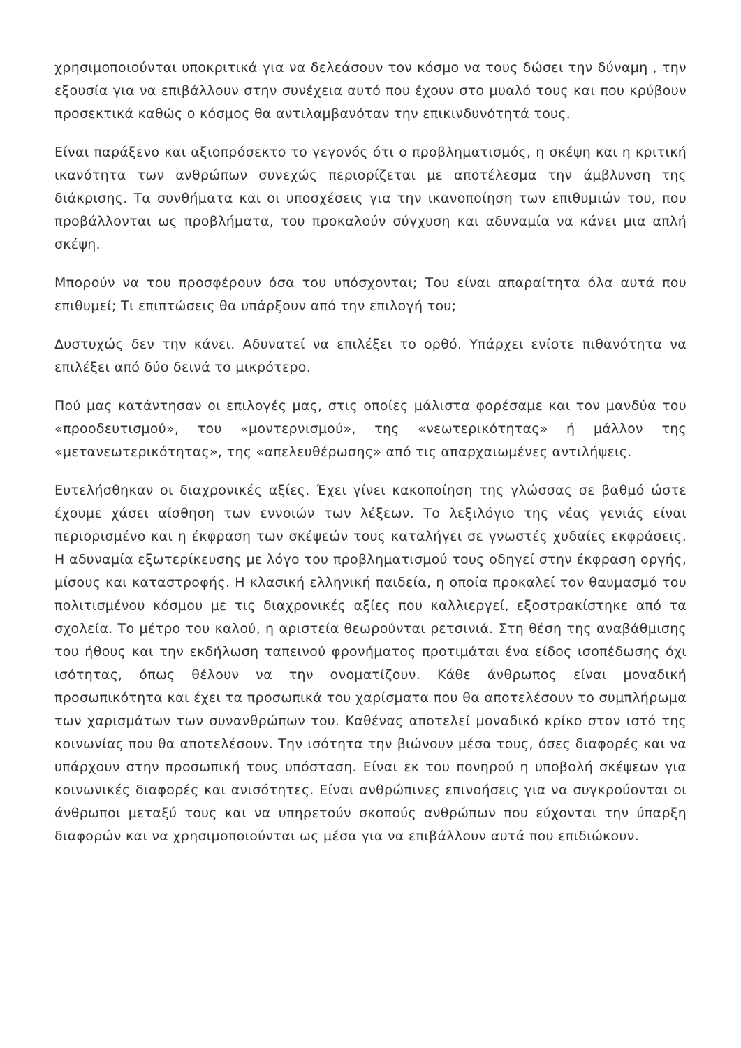χρησιμοποιούνται υποκριτικά για να δελεάσουν τον κόσμο να τους δώσει την δύναμη , την εξουσία για να επιβάλλουν στην συνέχεια αυτό που έχουν στο μυαλό τους και που κρύβουν προσεκτικά καθώς ο κόσμος θα αντιλαμβανόταν την επικινδυνότητά τους.
Είναι παράξενο και αξιοπρόσεκτο το γεγονός ότι ο προβληματισμός, η σκέψη και η κριτική ικανότητα των ανθρώπων συνεχώς περιορίζεται με αποτέλεσμα την άμβλυνση της διάκρισης. Τα συνθήματα και οι υποσχέσεις για την ικανοποίηση των επιθυμιών του, που προβάλλονται ως προβλήματα, του προκαλούν σύγχυση και αδυναμία να κάνει μια απλή σκέψη.
Μπορούν να του προσφέρουν όσα του υπόσχονται; Του είναι απαραίτητα όλα αυτά που επιθυμεί; Τι επιπτώσεις θα υπάρξουν από την επιλογή του;
Δυστυχώς δεν την κάνει. Αδυνατεί να επιλέξει το ορθό. Υπάρχει ενίοτε πιθανότητα να επιλέξει από δύο δεινά το μικρότερο.
Πού μας κατάντησαν οι επιλογές μας, στις οποίες μάλιστα φορέσαμε και τον μανδύα του «προοδευτισμού», του «μοντερνισμού», της «νεωτερικότητας» ή μάλλον της «μετανεωτερικότητας», της «απελευθέρωσης» από τις απαρχαιωμένες αντιλήψεις.
Ευτελήσθηκαν οι διαχρονικές αξίες. Έχει γίνει κακοποίηση της γλώσσας σε βαθμό ώστε έχουμε χάσει αίσθηση των εννοιών των λέξεων. Το λεξιλόγιο της νέας γενιάς είναι περιορισμένο και η έκφραση των σκέψεών τους καταλήγει σε γνωστές χυδαίες εκφράσεις. Η αδυναμία εξωτερίκευσης με λόγο του προβληματισμού τους οδηγεί στην έκφραση οργής, μίσους και καταστροφής. Η κλασική ελληνική παιδεία, η οποία προκαλεί τον θαυμασμό του πολιτισμένου κόσμου με τις διαχρονικές αξίες που καλλιεργεί, εξοστρακίστηκε από τα σχολεία. Το μέτρο του καλού, η αριστεία θεωρούνται ρετσινιά. Στη θέση της αναβάθμισης του ήθους και την εκδήλωση ταπεινού φρονήματος προτιμάται ένα είδος ισοπέδωσης όχι ισότητας, όπως θέλουν να την ονοματίζουν. Κάθε άνθρωπος είναι μοναδική προσωπικότητα και έχει τα προσωπικά του χαρίσματα που θα αποτελέσουν το συμπλήρωμα των χαρισμάτων των συνανθρώπων του. Καθένας αποτελεί μοναδικό κρίκο στον ιστό της κοινωνίας που θα αποτελέσουν. Την ισότητα την βιώνουν μέσα τους, όσες διαφορές και να υπάρχουν στην προσωπική τους υπόσταση. Είναι εκ του πονηρού η υποβολή σκέψεων για κοινωνικές διαφορές και ανισότητες. Είναι ανθρώπινες επινοήσεις για να συγκρούονται οι άνθρωποι μεταξύ τους και να υπηρετούν σκοπούς ανθρώπων που εύχονται την ύπαρξη διαφορών και να χρησιμοποιούνται ως μέσα για να επιβάλλουν αυτά που επιδιώκουν.